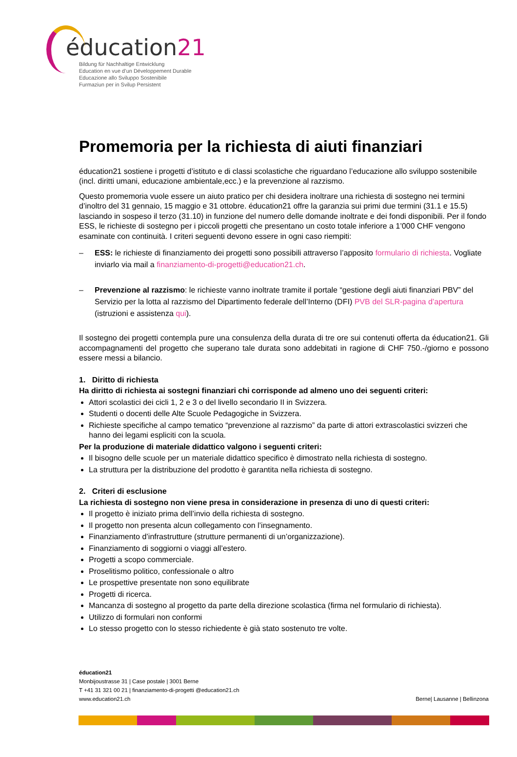éducation21
Bildung für Nachhaltige Entwicklung
Education en vue d’un Développement Durable
Educazione allo Sviluppo Sostenibile
Furmaziun per in Svilup Persistent
Promemoria per la richiesta di aiuti finanziari
éducation21 sostiene i progetti d’istituto e di classi scolastiche che riguardano l’educazione allo sviluppo sostenibile (incl. diritti umani, educazione ambientale,ecc.) e la prevenzione al razzismo.
Questo promemoria vuole essere un aiuto pratico per chi desidera inoltrare una richiesta di sostegno nei termini d’inoltro del 31 gennaio, 15 maggio e 31 ottobre. éducation21 offre la garanzia sui primi due termini (31.1 e 15.5) lasciando in sospeso il terzo (31.10) in funzione del numero delle domande inoltrate e dei fondi disponibili. Per il fondo ESS, le richieste di sostegno per i piccoli progetti che presentano un costo totale inferiore a 1’000 CHF vengono esaminate con continuità. I criteri seguenti devono essere in ogni caso riempiti:
– ESS: le richieste di finanziamento dei progetti sono possibili attraverso l’apposito formulario di richiesta. Vogliate inviarlo via mail a finanziamento-di-progetti@education21.ch.
– Prevenzione al razzismo: le richieste vanno inoltrate tramite il portale “gestione degli aiuti finanziari PBV” del Servizio per la lotta al razzismo del Dipartimento federale dell’Interno (DFI) PVB del SLR-pagina d’apertura (istruzioni e assistenza qui).
Il sostegno dei progetti contempla pure una consulenza della durata di tre ore sui contenuti offerta da éducation21. Gli accompagnamenti del progetto che superano tale durata sono addebitati in ragione di CHF 750.-/giorno e possono essere messi a bilancio.
1. Diritto di richiesta
Ha diritto di richiesta ai sostegni finanziari chi corrisponde ad almeno uno dei seguenti criteri:
Attori scolastici dei cicli 1, 2 e 3 o del livello secondario II in Svizzera.
Studenti o docenti delle Alte Scuole Pedagogiche in Svizzera.
Richieste specifiche al campo tematico “prevenzione al razzismo” da parte di attori extrascolastici svizzeri che hanno dei legami espliciti con la scuola.
Per la produzione di materiale didattico valgono i seguenti criteri:
Il bisogno delle scuole per un materiale didattico specifico è dimostrato nella richiesta di sostegno.
La struttura per la distribuzione del prodotto è garantita nella richiesta di sostegno.
2. Criteri di esclusione
La richiesta di sostegno non viene presa in considerazione in presenza di uno di questi criteri:
Il progetto è iniziato prima dell’invio della richiesta di sostegno.
Il progetto non presenta alcun collegamento con l’insegnamento.
Finanziamento d’infrastrutture (strutture permanenti di un’organizzazione).
Finanziamento di soggiorni o viaggi all’estero.
Progetti a scopo commerciale.
Proselitismo politico, confessionale o altro
Le prospettive presentate non sono equilibrate
Progetti di ricerca.
Mancanza di sostegno al progetto da parte della direzione scolastica (firma nel formulario di richiesta).
Utilizzo di formulari non conformi
Lo stesso progetto con lo stesso richiedente è già stato sostenuto tre volte.
éducation21
Monbijoustrasse 31 | Case postale | 3001 Berne
T +41 31 321 00 21 | finanziamento-di-progetti @education21.ch
www.education21.ch
Berne| Lausanne | Bellinzona